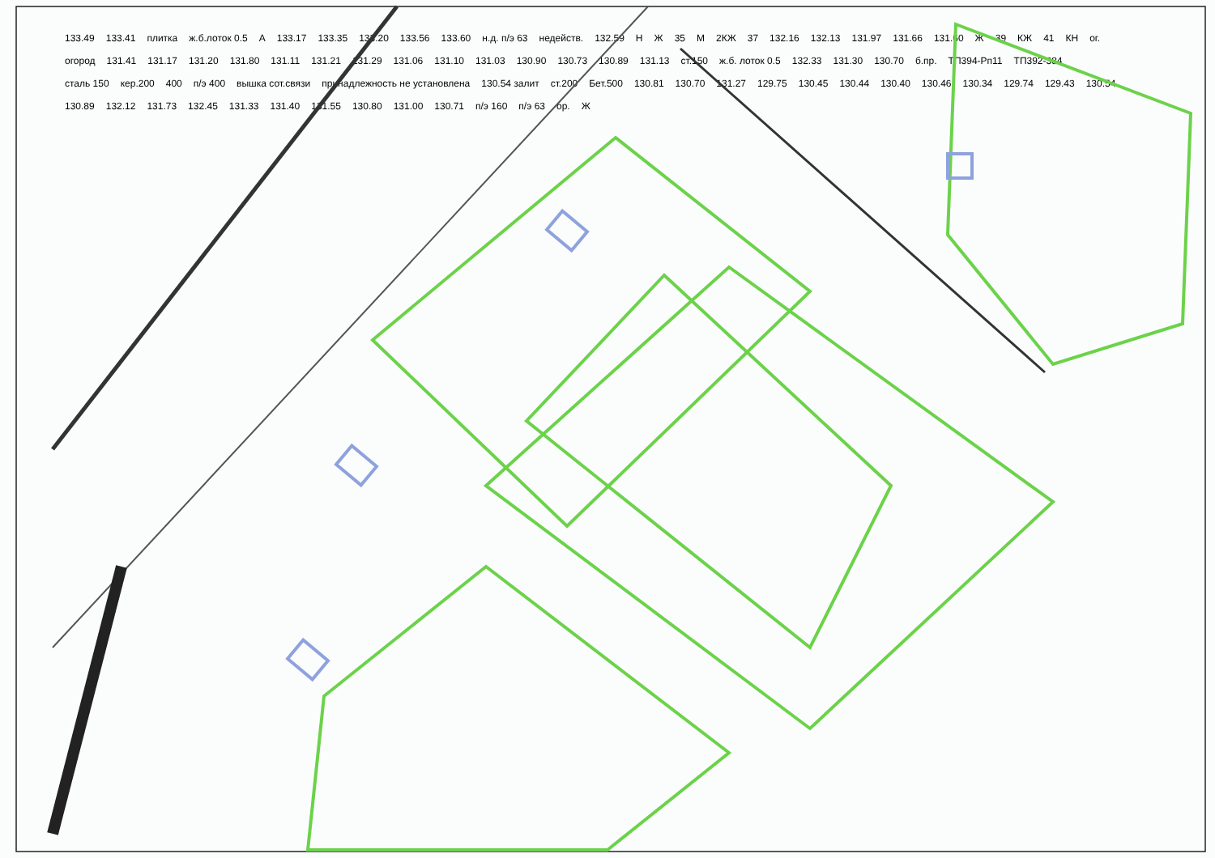133.49 133.41 плитка ж.б.лоток 0.5 А 133.17 133.35 133.20 133.56 133.60 н.д. п/э 63 недейств. 132.59 Н Ж 35 М 2КЖ 37 132.16 132.13 131.97 131.66 131.60 Ж 39 КЖ 41 КН ог. огород 131.41 131.17 131.20 131.80 131.11 131.21 131.29 131.06 131.10 131.03 130.90 130.73 130.89 131.13 ст.150 ж.б. лоток 0.5 132.33 131.30 130.70 б.пр. ТП394-Рп11 ТП392-384 сталь 150 кер.200 400 п/э 400 вышка сот.связи принадлежность не установлена 130.54 залит ст.200 Бет.500 130.81 130.70 131.27 129.75 130.45 130.44 130.40 130.46 130.34 129.74 129.43 130.54 130.89 132.12 131.73 132.45 131.33 131.40 131.55 130.80 131.00 130.71 п/э 160 п/э 63 ор. Ж